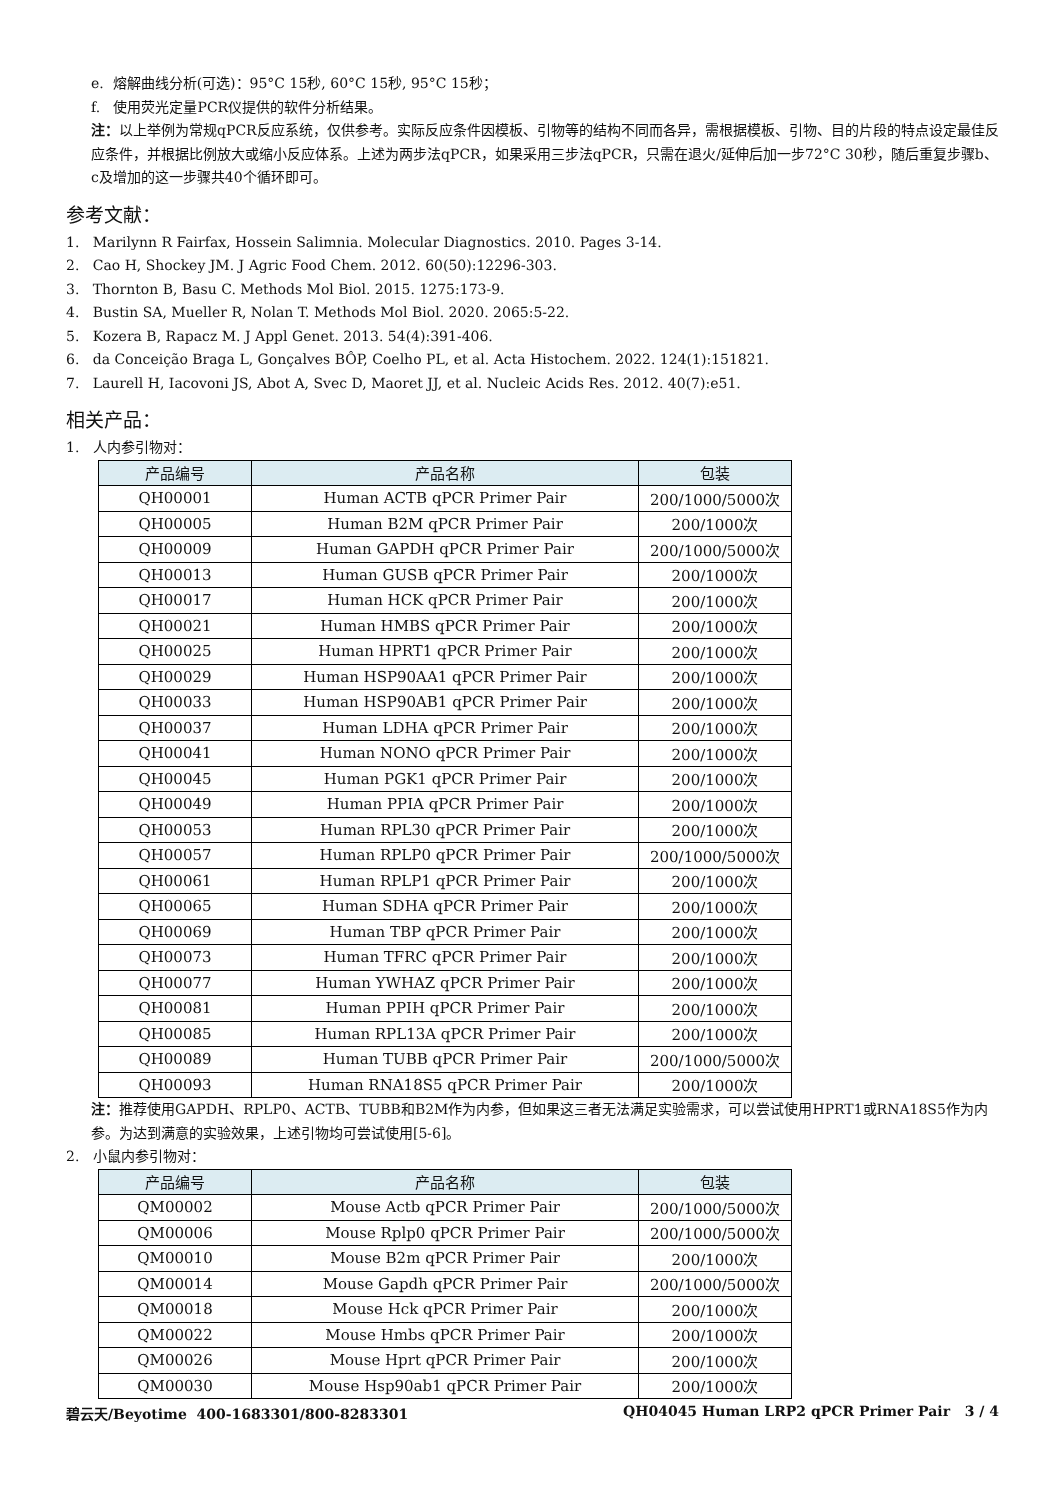e. 熔解曲线分析(可选)：95°C 15秒, 60°C 15秒, 95°C 15秒；
f. 使用荧光定量PCR仪提供的软件分析结果。
注：以上举例为常规qPCR反应系统，仅供参考。实际反应条件因模板、引物等的结构不同而各异，需根据模板、引物、目的片段的特点设定最佳反应条件，并根据比例放大或缩小反应体系。上述为两步法qPCR，如果采用三步法qPCR，只需在退火/延伸后加一步72°C 30秒，随后重复步骤b、c及增加的这一步骤共40个循环即可。
参考文献：
1. Marilynn R Fairfax, Hossein Salimnia. Molecular Diagnostics. 2010. Pages 3-14.
2. Cao H, Shockey JM. J Agric Food Chem. 2012. 60(50):12296-303.
3. Thornton B, Basu C. Methods Mol Biol. 2015. 1275:173-9.
4. Bustin SA, Mueller R, Nolan T. Methods Mol Biol. 2020. 2065:5-22.
5. Kozera B, Rapacz M. J Appl Genet. 2013. 54(4):391-406.
6. da Conceição Braga L, Gonçalves BÔP, Coelho PL, et al. Acta Histochem. 2022. 124(1):151821.
7. Laurell H, Iacovoni JS, Abot A, Svec D, Maoret JJ, et al. Nucleic Acids Res. 2012. 40(7):e51.
相关产品：
1. 人内参引物对：
| 产品编号 | 产品名称 | 包装 |
| --- | --- | --- |
| QH00001 | Human ACTB qPCR Primer Pair | 200/1000/5000次 |
| QH00005 | Human B2M qPCR Primer Pair | 200/1000次 |
| QH00009 | Human GAPDH qPCR Primer Pair | 200/1000/5000次 |
| QH00013 | Human GUSB qPCR Primer Pair | 200/1000次 |
| QH00017 | Human HCK qPCR Primer Pair | 200/1000次 |
| QH00021 | Human HMBS qPCR Primer Pair | 200/1000次 |
| QH00025 | Human HPRT1 qPCR Primer Pair | 200/1000次 |
| QH00029 | Human HSP90AA1 qPCR Primer Pair | 200/1000次 |
| QH00033 | Human HSP90AB1 qPCR Primer Pair | 200/1000次 |
| QH00037 | Human LDHA qPCR Primer Pair | 200/1000次 |
| QH00041 | Human NONO qPCR Primer Pair | 200/1000次 |
| QH00045 | Human PGK1 qPCR Primer Pair | 200/1000次 |
| QH00049 | Human PPIA qPCR Primer Pair | 200/1000次 |
| QH00053 | Human RPL30 qPCR Primer Pair | 200/1000次 |
| QH00057 | Human RPLP0 qPCR Primer Pair | 200/1000/5000次 |
| QH00061 | Human RPLP1 qPCR Primer Pair | 200/1000次 |
| QH00065 | Human SDHA qPCR Primer Pair | 200/1000次 |
| QH00069 | Human TBP qPCR Primer Pair | 200/1000次 |
| QH00073 | Human TFRC qPCR Primer Pair | 200/1000次 |
| QH00077 | Human YWHAZ qPCR Primer Pair | 200/1000次 |
| QH00081 | Human PPIH qPCR Primer Pair | 200/1000次 |
| QH00085 | Human RPL13A qPCR Primer Pair | 200/1000次 |
| QH00089 | Human TUBB qPCR Primer Pair | 200/1000/5000次 |
| QH00093 | Human RNA18S5 qPCR Primer Pair | 200/1000次 |
注：推荐使用GAPDH、RPLP0、ACTB、TUBB和B2M作为内参，但如果这三者无法满足实验需求，可以尝试使用HPRT1或RNA18S5作为内参。为达到满意的实验效果，上述引物均可尝试使用[5-6]。
2. 小鼠内参引物对：
| 产品编号 | 产品名称 | 包装 |
| --- | --- | --- |
| QM00002 | Mouse Actb qPCR Primer Pair | 200/1000/5000次 |
| QM00006 | Mouse Rplp0 qPCR Primer Pair | 200/1000/5000次 |
| QM00010 | Mouse B2m qPCR Primer Pair | 200/1000次 |
| QM00014 | Mouse Gapdh qPCR Primer Pair | 200/1000/5000次 |
| QM00018 | Mouse Hck qPCR Primer Pair | 200/1000次 |
| QM00022 | Mouse Hmbs qPCR Primer Pair | 200/1000次 |
| QM00026 | Mouse Hprt qPCR Primer Pair | 200/1000次 |
| QM00030 | Mouse Hsp90ab1 qPCR Primer Pair | 200/1000次 |
碧云天/Beyotime 400-1683301/800-8283301 QH04045 Human LRP2 qPCR Primer Pair 3 / 4